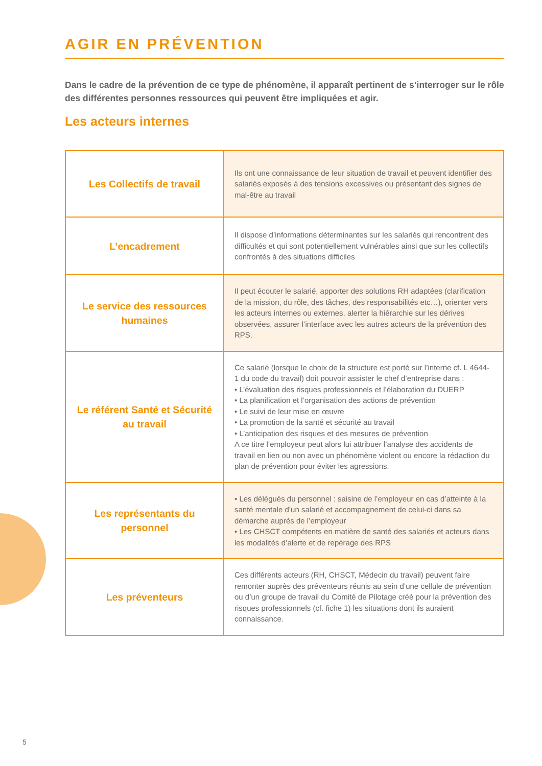AGIR EN PRÉVENTION
Dans le cadre de la prévention de ce type de phénomène, il apparaît pertinent de s’interroger sur le rôle des différentes personnes ressources qui peuvent être impliquées et agir.
Les acteurs internes
| Les Collectifs de travail | Ils ont une connaissance de leur situation de travail et peuvent identifier des salariés exposés à des tensions excessives ou présentant des signes de mal-être au travail |
| L’encadrement | Il dispose d’informations déterminantes sur les salariés qui rencontrent des difficultés et qui sont potentiellement vulnérables ainsi que sur les collectifs confrontés à des situations difficiles |
| Le service des ressources humaines | Il peut écouter le salarié, apporter des solutions RH adaptées (clarification de la mission, du rôle, des tâches, des responsabilités etc…), orienter vers les acteurs internes ou externes, alerter la hiérarchie sur les dérives observées, assurer l’interface avec les autres acteurs de la prévention des RPS. |
| Le référent Santé et Sécurité au travail | Ce salarié (lorsque le choix de la structure est porté sur l’interne cf. L 4644-1 du code du travail) doit pouvoir assister le chef d’entreprise dans : • L’évaluation des risques professionnels et l’élaboration du DUERP • La planification et l’organisation des actions de prévention • Le suivi de leur mise en œuvre • La promotion de la santé et sécurité au travail • L’anticipation des risques et des mesures de prévention A ce titre l’employeur peut alors lui attribuer l’analyse des accidents de travail en lien ou non avec un phénomène violent ou encore la rédaction du plan de prévention pour éviter les agressions. |
| Les représentants du personnel | • Les délégués du personnel : saisine de l’employeur en cas d’atteinte à la santé mentale d’un salarié et accompagnement de celui-ci dans sa démarche auprès de l’employeur • Les CHSCT compétents en matière de santé des salariés et acteurs dans les modalités d’alerte et de repérage des RPS |
| Les préventeurs | Ces différents acteurs (RH, CHSCT, Médecin du travail) peuvent faire remonter auprès des préventeurs réunis au sein d’une cellule de prévention ou d’un groupe de travail du Comité de Pilotage créé pour la prévention des risques professionnels (cf. fiche 1) les situations dont ils auraient connaissance. |
5